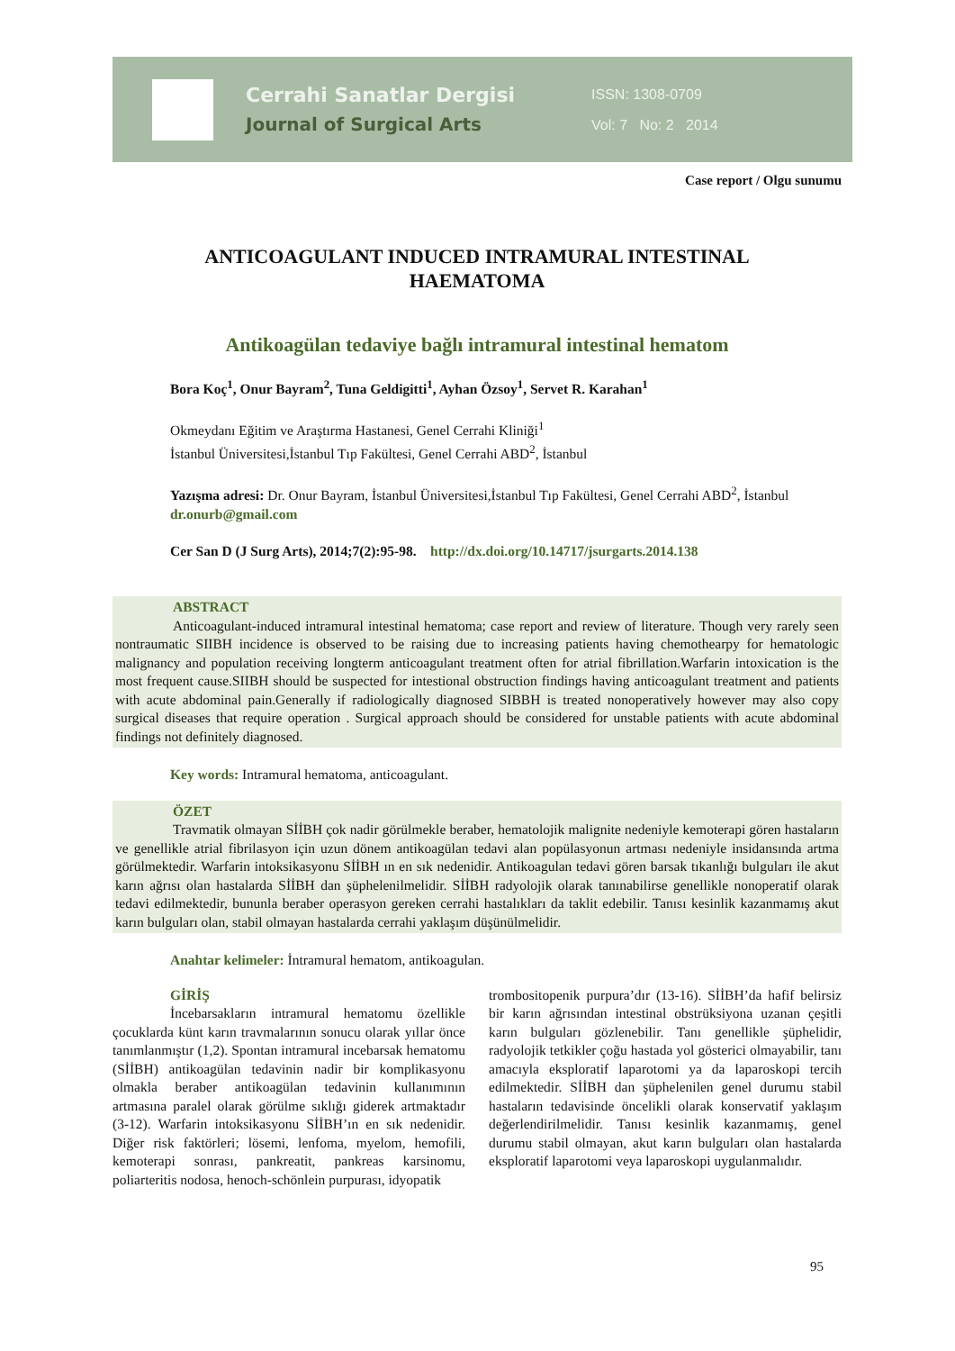Cerrahi Sanatlar Dergisi
Journal of Surgical Arts
ISSN: 1308-0709
Vol: 7 No: 2 2014
Case report / Olgu sunumu
ANTICOAGULANT INDUCED INTRAMURAL INTESTINAL
HAEMATOMA
Antikoagülan tedaviye bağlı intramural intestinal hematom
Bora Koç<sup>1</sup>, Onur Bayram<sup>2</sup>, Tuna Geldigitti<sup>1</sup>, Ayhan Özsoy<sup>1</sup>, Servet R. Karahan<sup>1</sup>
Okmeydanı Eğitim ve Araştırma Hastanesi, Genel Cerrahi Kliniği<sup>1</sup>
İstanbul Üniversitesi,İstanbul Tıp Fakültesi, Genel Cerrahi ABD<sup>2</sup>, İstanbul
Yazışma adresi: Dr. Onur Bayram, İstanbul Üniversitesi,İstanbul Tıp Fakültesi, Genel Cerrahi ABD<sup>2</sup>, İstanbul dr.onurb@gmail.com
Cer San D (J Surg Arts), 2014;7(2):95-98. http://dx.doi.org/10.14717/jsurgarts.2014.138
ABSTRACT
Anticoagulant-induced intramural intestinal hematoma; case report and review of literature. Though very rarely seen nontraumatic SIIBH incidence is observed to be raising due to increasing patients having chemothearpy for hematologic malignancy and population receiving longterm anticoagulant treatment often for atrial fibrillation.Warfarin intoxication is the most frequent cause.SIIBH should be suspected for intestional obstruction findings having anticoagulant treatment and patients with acute abdominal pain.Generally if radiologically diagnosed SIBBH is treated nonoperatively however may also copy surgical diseases that require operation . Surgical approach should be considered for unstable patients with acute abdominal findings not definitely diagnosed.
Key words: Intramural hematoma, anticoagulant.
ÖZET
Travmatik olmayan SİİBH çok nadir görülmekle beraber, hematolojik malignite nedeniyle kemoterapi gören hastaların ve genellikle atrial fibrilasyon için uzun dönem antikoagülan tedavi alan popülasyonun artması nedeniyle insidansında artma görülmektedir. Warfarin intoksikasyonu SİİBH ın en sık nedenidir. Antikoagulan tedavi gören barsak tıkanlığı bulguları ile akut karın ağrısı olan hastalarda SİİBH dan şüphelenilmelidir. SİİBH radyolojik olarak tanınabilirse genellikle nonoperatif olarak tedavi edilmektedir, bununla beraber operasyon gereken cerrahi hastalıkları da taklit edebilir. Tanısı kesinlik kazanmamış akut karın bulguları olan, stabil olmayan hastalarda cerrahi yaklaşım düşünülmelidir.
Anahtar kelimeler: İntramural hematom, antikoagulan.
GİRİŞ
İncebarsakların intramural hematomu özellikle çocuklarda künt karın travmalarının sonucu olarak yıllar önce tanımlanmıştır (1,2). Spontan intramural incebarsak hematomu (SİİBH) antikoagülan tedavinin nadir bir komplikasyonu olmakla beraber antikoagülan tedavinin kullanımının artmasına paralel olarak görülme sıklığı giderek artmaktadır (3-12). Warfarin intoksikasyonu SİİBH’ın en sık nedenidir. Diğer risk faktörleri; lösemi, lenfoma, myelom, hemofili, kemoterapi sonrası, pankreatit, pankreas karsinomu, poliarteritis nodosa, henoch-schönlein purpurası, idyopatik
trombositopenik purpura’dır (13-16). SİİBH’da hafif belirsiz bir karın ağrısından intestinal obstrüksiyona uzanan çeşitli karın bulguları gözlenebilir. Tanı genellikle şüphelidir, radyolojik tetkikler çoğu hastada yol gösterici olmayabilir, tanı amacıyla eksploratif laparotomi ya da laparoskopi tercih edilmektedir. SİİBH dan şüphelenilen genel durumu stabil hastaların tedavisinde öncelikli olarak konservatif yaklaşım değerlendirilmelidir. Tanısı kesinlik kazanmamış, genel durumu stabil olmayan, akut karın bulguları olan hastalarda eksploratif laparotomi veya laparoskopi uygulanmalıdır.
95